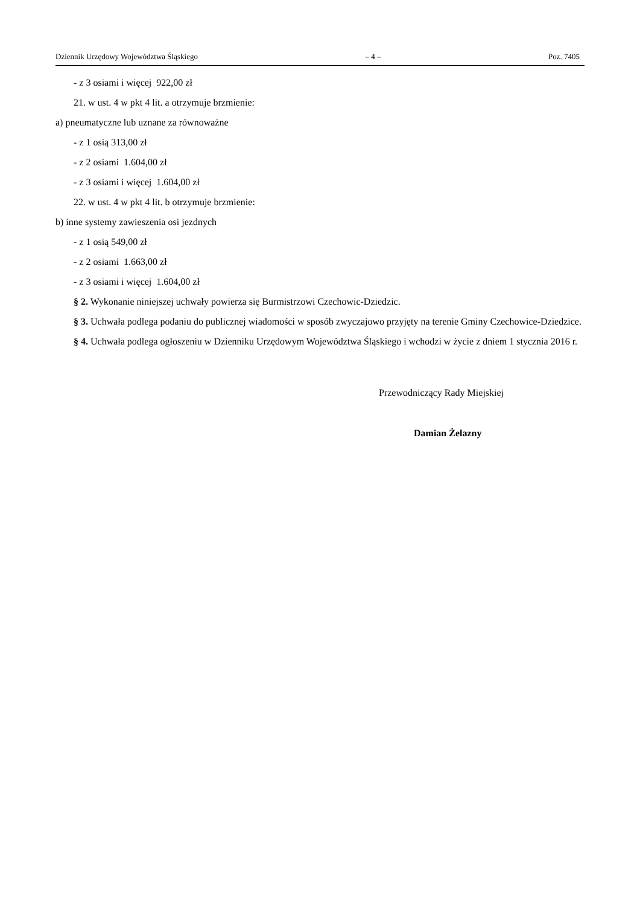Dziennik Urzędowy Województwa Śląskiego – 4 – Poz. 7405
- z 3 osiami i więcej 922,00 zł
21. w ust. 4 w pkt 4 lit. a otrzymuje brzmienie:
a) pneumatyczne lub uznane za równoważne
- z 1 osią 313,00 zł
- z 2 osiami 1.604,00 zł
- z 3 osiami i więcej 1.604,00 zł
22. w ust. 4 w pkt 4 lit. b otrzymuje brzmienie:
b) inne systemy zawieszenia osi jezdnych
- z 1 osią 549,00 zł
- z 2 osiami 1.663,00 zł
- z 3 osiami i więcej 1.604,00 zł
§ 2. Wykonanie niniejszej uchwały powierza się Burmistrzowi Czechowic-Dziedzic.
§ 3. Uchwała podlega podaniu do publicznej wiadomości w sposób zwyczajowo przyjęty na terenie Gminy Czechowice-Dziedzice.
§ 4. Uchwała podlega ogłoszeniu w Dzienniku Urzędowym Województwa Śląskiego i wchodzi w życie z dniem 1 stycznia 2016 r.
Przewodniczący Rady Miejskiej
Damian Żelazny